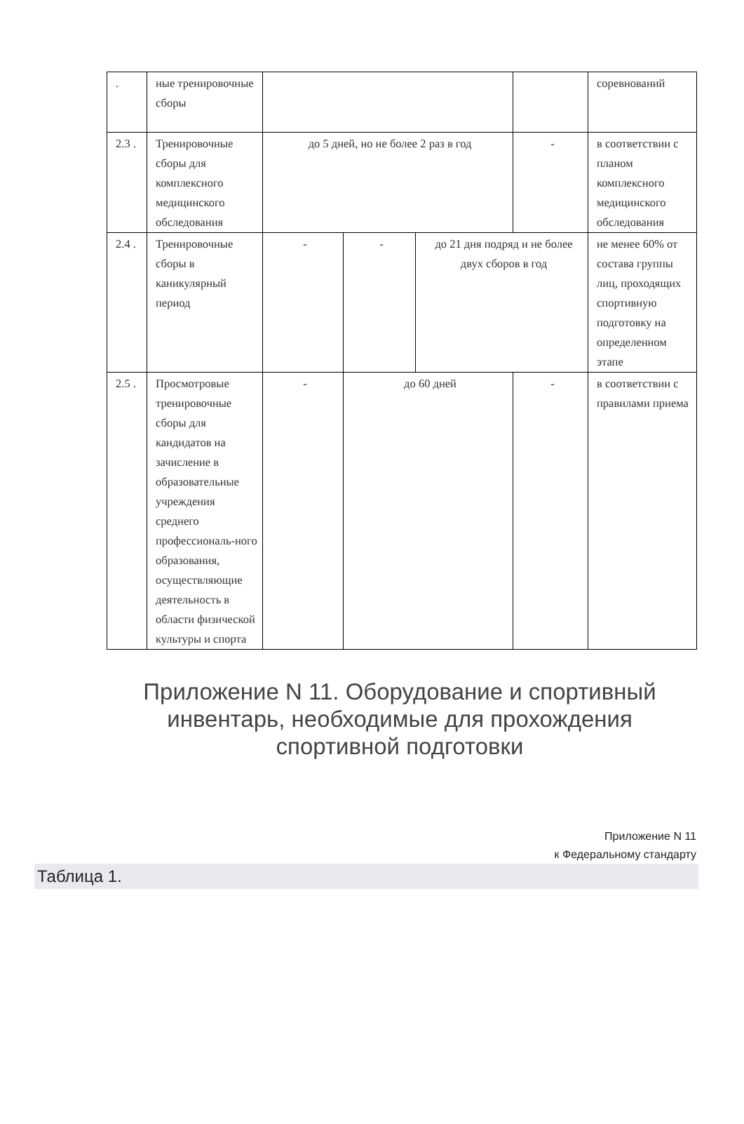| . | ные тренировочные сборы | | | | | соревнований |
| 2.3 . | Тренировочные сборы для комплексного медицинского обследования | до 5 дней, но не более 2 раз в год | | | - | в соответствии с планом комплексного медицинского обследования |
| 2.4 . | Тренировочные сборы в каникулярный период | - | - | до 21 дня подряд и не более двух сборов в год | | не менее 60% от состава группы лиц, проходящих спортивную подготовку на определенном этапе |
| 2.5 . | Просмотровые тренировочные сборы для кандидатов на зачисление в образовательные учреждения среднего профессиональ-ного образования, осуществляющие деятельность в области физической культуры и спорта | - | до 60 дней | | - | в соответствии с правилами приема |
Приложение N 11. Оборудование и спортивный инвентарь, необходимые для прохождения спортивной подготовки
Приложение N 11
к Федеральному стандарту
Таблица 1.